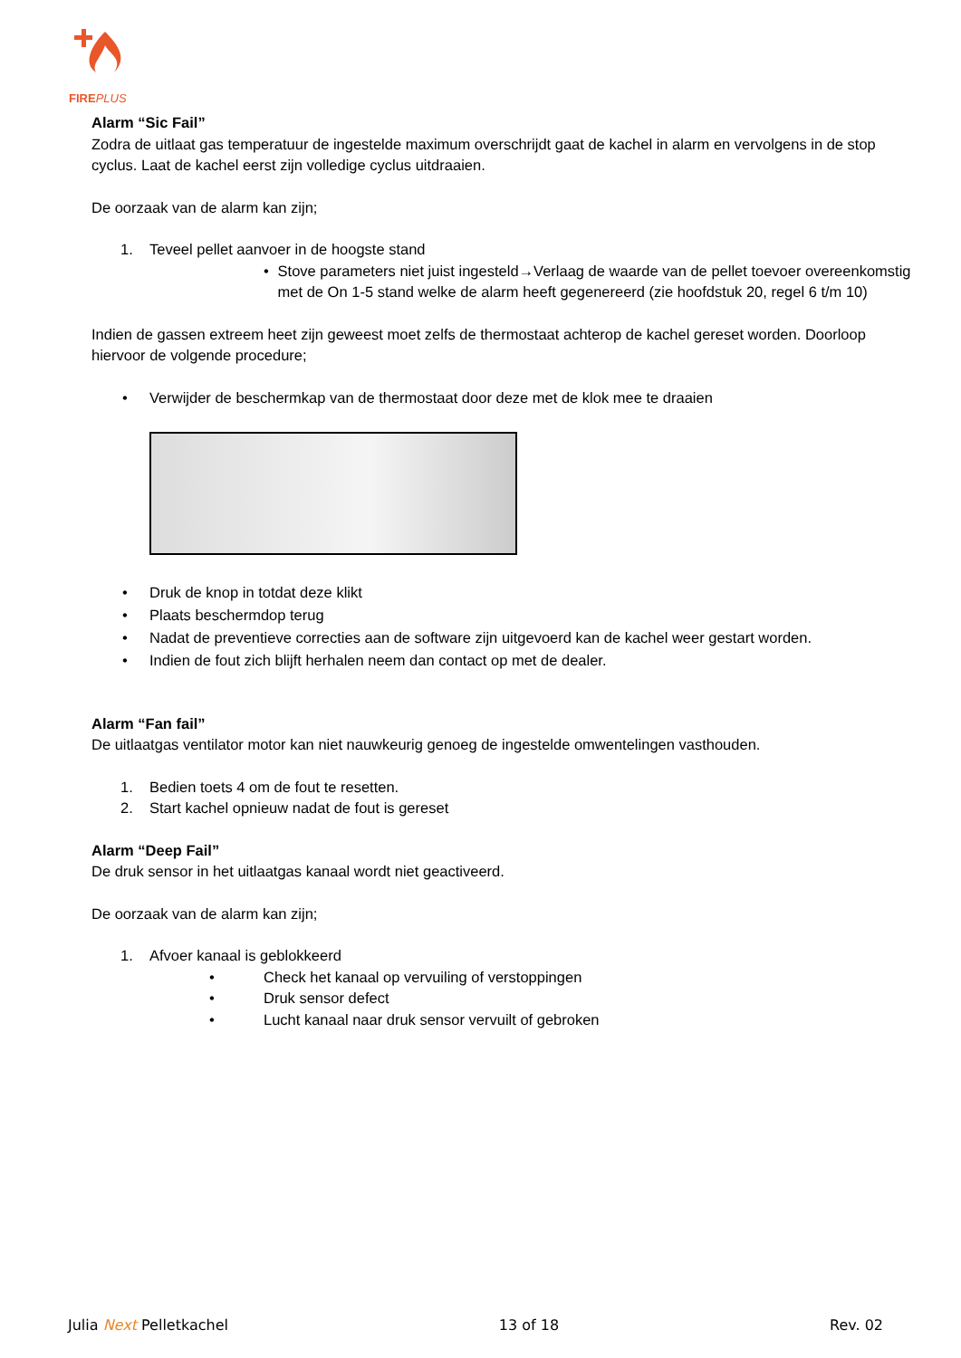FIREPLUS
Alarm “Sic Fail”
Zodra de uitlaat gas temperatuur de ingestelde maximum overschrijdt gaat de kachel in alarm en vervolgens in de stop cyclus. Laat de kachel eerst zijn volledige cyclus uitdraaien.
De oorzaak van de alarm kan zijn;
1. Teveel pellet aanvoer in de hoogste stand
• Stove parameters niet juist ingesteld→Verlaag de waarde van de pellet toevoer overeenkomstig met de On 1-5 stand welke de alarm heeft gegenereerd (zie hoofdstuk 20, regel 6 t/m 10)
Indien de gassen extreem heet zijn geweest moet zelfs de thermostaat achterop de kachel gereset worden. Doorloop hiervoor de volgende procedure;
• Verwijder de beschermkap van de thermostaat door deze met de klok mee te draaien
• Druk de knop in totdat deze klikt
• Plaats beschermdop terug
• Nadat de preventieve correcties aan de software zijn uitgevoerd kan de kachel weer gestart worden.
• Indien de fout zich blijft herhalen neem dan contact op met de dealer.
Alarm “Fan fail”
De uitlaatgas ventilator motor kan niet nauwkeurig genoeg de ingestelde omwentelingen vasthouden.
1. Bedien toets 4 om de fout te resetten.
2. Start kachel opnieuw nadat de fout is gereset
Alarm “Deep Fail”
De druk sensor in het uitlaatgas kanaal wordt niet geactiveerd.
De oorzaak van de alarm kan zijn;
1. Afvoer kanaal is geblokkeerd
• Check het kanaal op vervuiling of verstoppingen
• Druk sensor defect
• Lucht kanaal naar druk sensor vervuilt of gebroken
Julia Next Pelletkachel 13 of 18 Rev. 02